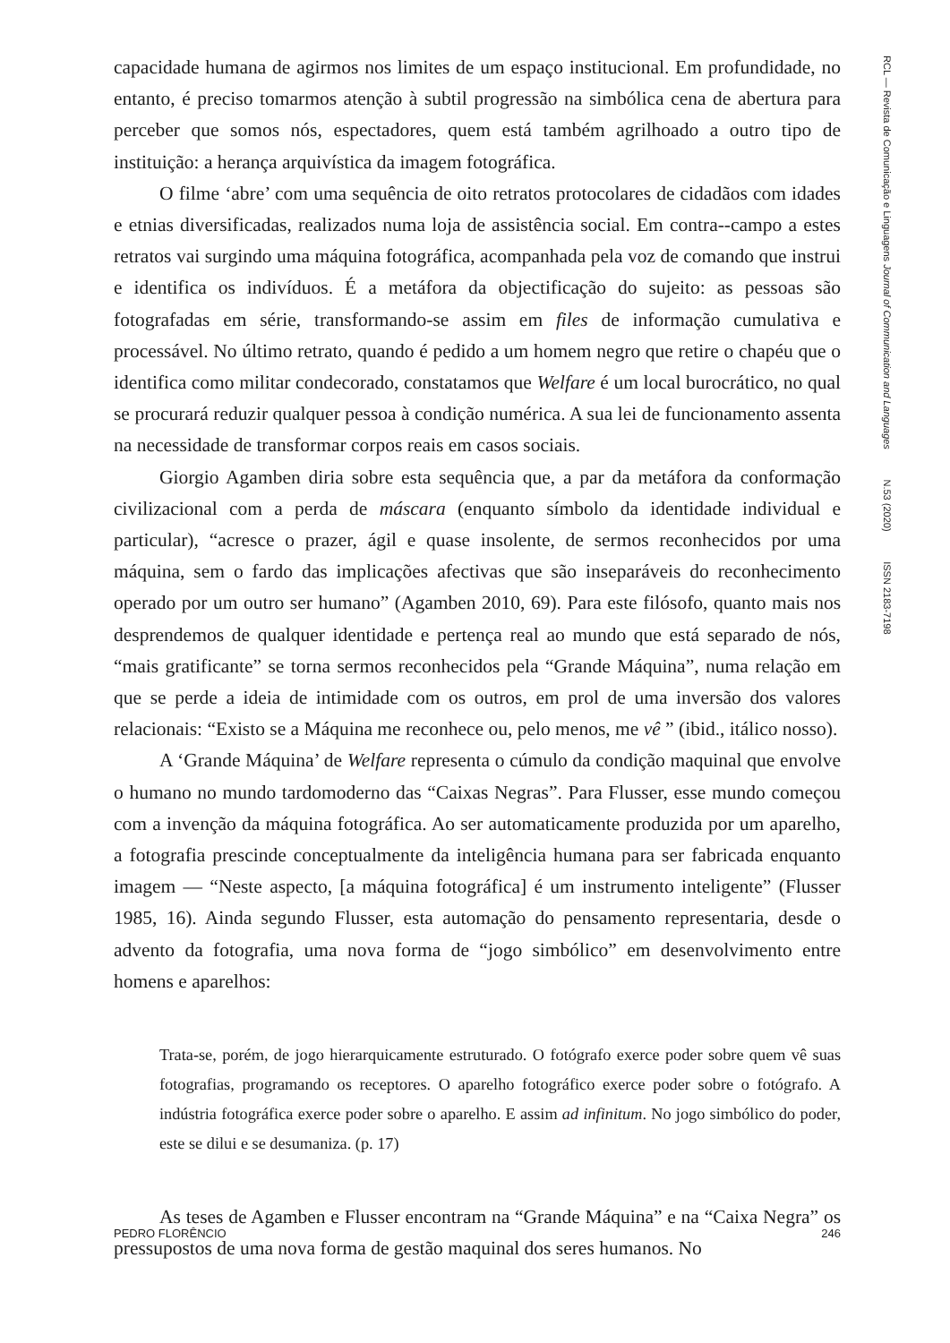capacidade humana de agirmos nos limites de um espaço institucional. Em profundidade, no entanto, é preciso tomarmos atenção à subtil progressão na simbólica cena de abertura para perceber que somos nós, espectadores, quem está também agrilhoado a outro tipo de instituição: a herança arquivística da imagem fotográfica.
O filme ‘abre’ com uma sequência de oito retratos protocolares de cidadãos com idades e etnias diversificadas, realizados numa loja de assistência social. Em contra--campo a estes retratos vai surgindo uma máquina fotográfica, acompanhada pela voz de comando que instrui e identifica os indivíduos. É a metáfora da objectificação do sujeito: as pessoas são fotografadas em série, transformando-se assim em files de informação cumulativa e processável. No último retrato, quando é pedido a um homem negro que retire o chapéu que o identifica como militar condecorado, constatamos que Welfare é um local burocrático, no qual se procurará reduzir qualquer pessoa à condição numérica. A sua lei de funcionamento assenta na necessidade de transformar corpos reais em casos sociais.
Giorgio Agamben diria sobre esta sequência que, a par da metáfora da conformação civilizacional com a perda de máscara (enquanto símbolo da identidade individual e particular), “acresce o prazer, ágil e quase insolente, de sermos reconhecidos por uma máquina, sem o fardo das implicações afectivas que são inseparáveis do reconhecimento operado por um outro ser humano” (Agamben 2010, 69). Para este filósofo, quanto mais nos desprendemos de qualquer identidade e pertença real ao mundo que está separado de nós, “mais gratificante” se torna sermos reconhecidos pela “Grande Máquina”, numa relação em que se perde a ideia de intimidade com os outros, em prol de uma inversão dos valores relacionais: “Existo se a Máquina me reconhece ou, pelo menos, me vê ” (ibid., itálico nosso).
A ‘Grande Máquina’ de Welfare representa o cúmulo da condição maquinal que envolve o humano no mundo tardomoderno das “Caixas Negras”. Para Flusser, esse mundo começou com a invenção da máquina fotográfica. Ao ser automaticamente produzida por um aparelho, a fotografia prescinde conceptualmente da inteligência humana para ser fabricada enquanto imagem — “Neste aspecto, [a máquina fotográfica] é um instrumento inteligente” (Flusser 1985, 16). Ainda segundo Flusser, esta automação do pensamento representaria, desde o advento da fotografia, uma nova forma de “jogo simbólico” em desenvolvimento entre homens e aparelhos:
Trata-se, porém, de jogo hierarquicamente estruturado. O fotógrafo exerce poder sobre quem vê suas fotografias, programando os receptores. O aparelho fotográfico exerce poder sobre o fotógrafo. A indústria fotográfica exerce poder sobre o aparelho. E assim ad infinitum. No jogo simbólico do poder, este se dilui e se desumaniza. (p. 17)
As teses de Agamben e Flusser encontram na “Grande Máquina” e na “Caixa Negra” os pressupostos de uma nova forma de gestão maquinal dos seres humanos. No
RCL — Revista de Comunicação e Linguagens Journal of Communication and Languages N.53 (2020) ISSN 2183-7198
PEDRO FLORÊNCIO 246